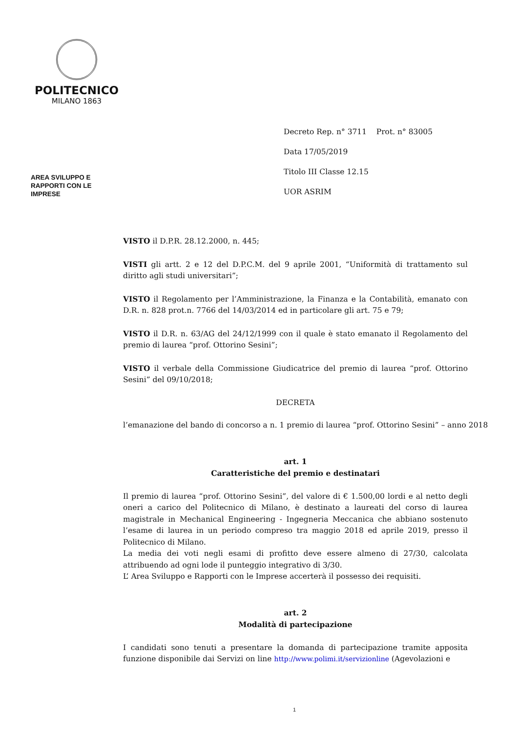POLITECNICO
MILANO 1863
Decreto Rep. n° 3711 Prot. n° 83005
Data 17/05/2019
Titolo III Classe 12.15
UOR ASRIM
AREA SVILUPPO E
RAPPORTI CON LE
IMPRESE
VISTO il D.P.R. 28.12.2000, n. 445;
VISTI gli artt. 2 e 12 del D.P.C.M. del 9 aprile 2001, “Uniformità di trattamento sul diritto agli studi universitari”;
VISTO il Regolamento per l’Amministrazione, la Finanza e la Contabilità, emanato con D.R. n. 828 prot.n. 7766 del 14/03/2014 ed in particolare gli art. 75 e 79;
VISTO il D.R. n. 63/AG del 24/12/1999 con il quale è stato emanato il Regolamento del premio di laurea “prof. Ottorino Sesini”;
VISTO il verbale della Commissione Giudicatrice del premio di laurea “prof. Ottorino Sesini” del 09/10/2018;
DECRETA
l’emanazione del bando di concorso a n. 1 premio di laurea “prof. Ottorino Sesini” – anno 2018
art. 1
Caratteristiche del premio e destinatari
Il premio di laurea “prof. Ottorino Sesini”, del valore di € 1.500,00 lordi e al netto degli oneri a carico del Politecnico di Milano, è destinato a laureati del corso di laurea magistrale in Mechanical Engineering - Ingegneria Meccanica che abbiano sostenuto l’esame di laurea in un periodo compreso tra maggio 2018 ed aprile 2019, presso il Politecnico di Milano.
La media dei voti negli esami di profitto deve essere almeno di 27/30, calcolata attribuendo ad ogni lode il punteggio integrativo di 3/30.
L’ Area Sviluppo e Rapporti con le Imprese accerterà il possesso dei requisiti.
art. 2
Modalità di partecipazione
I candidati sono tenuti a presentare la domanda di partecipazione tramite apposita funzione disponibile dai Servizi on line http://www.polimi.it/servizionline (Agevolazioni e
1